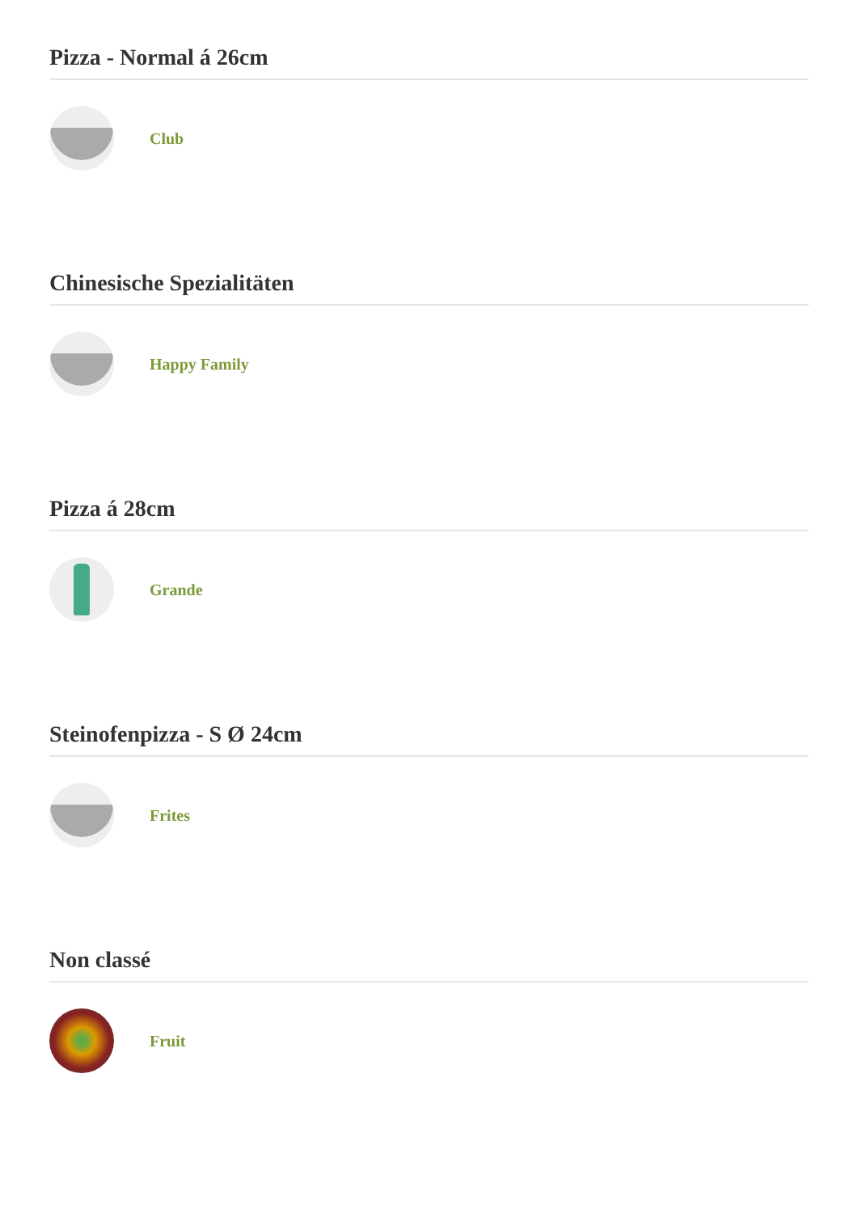Pizza - Normal á 26cm
Club
Chinesische Spezialitäten
Happy Family
Pizza á 28cm
Grande
Steinofenpizza - S Ø 24cm
Frites
Non classé
Fruit